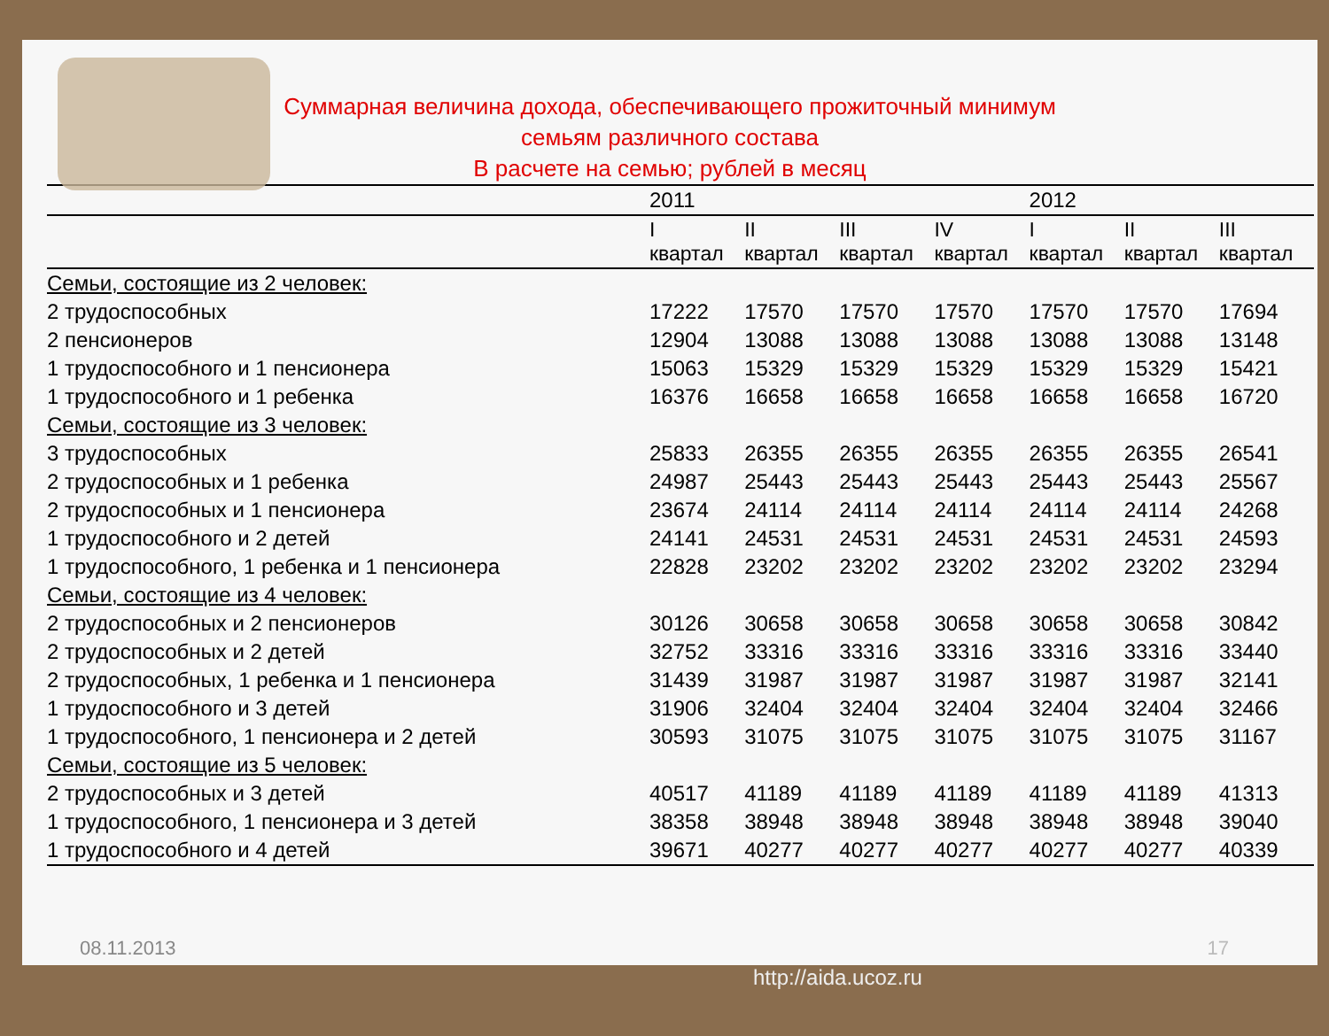Суммарная величина дохода, обеспечивающего прожиточный минимум
семьям различного состава
В расчете на семью; рублей в месяц
| | 2011 | | | | 2012 | | |
| --- | --- | --- | --- | --- | --- | --- | --- |
| | I квартал | II квартал | III квартал | IV квартал | I квартал | II квартал | III квартал |
| Семьи, состоящие из 2 человек: | | | | | | | |
| 2 трудоспособных | 17222 | 17570 | 17570 | 17570 | 17570 | 17570 | 17694 |
| 2 пенсионеров | 12904 | 13088 | 13088 | 13088 | 13088 | 13088 | 13148 |
| 1 трудоспособного и 1 пенсионера | 15063 | 15329 | 15329 | 15329 | 15329 | 15329 | 15421 |
| 1 трудоспособного и 1 ребенка | 16376 | 16658 | 16658 | 16658 | 16658 | 16658 | 16720 |
| Семьи, состоящие из 3 человек: | | | | | | | |
| 3 трудоспособных | 25833 | 26355 | 26355 | 26355 | 26355 | 26355 | 26541 |
| 2 трудоспособных и 1 ребенка | 24987 | 25443 | 25443 | 25443 | 25443 | 25443 | 25567 |
| 2 трудоспособных и 1 пенсионера | 23674 | 24114 | 24114 | 24114 | 24114 | 24114 | 24268 |
| 1 трудоспособного и 2 детей | 24141 | 24531 | 24531 | 24531 | 24531 | 24531 | 24593 |
| 1 трудоспособного, 1 ребенка и 1 пенсионера | 22828 | 23202 | 23202 | 23202 | 23202 | 23202 | 23294 |
| Семьи, состоящие из 4 человек: | | | | | | | |
| 2 трудоспособных и 2 пенсионеров | 30126 | 30658 | 30658 | 30658 | 30658 | 30658 | 30842 |
| 2 трудоспособных и 2 детей | 32752 | 33316 | 33316 | 33316 | 33316 | 33316 | 33440 |
| 2 трудоспособных, 1 ребенка и 1 пенсионера | 31439 | 31987 | 31987 | 31987 | 31987 | 31987 | 32141 |
| 1 трудоспособного и 3 детей | 31906 | 32404 | 32404 | 32404 | 32404 | 32404 | 32466 |
| 1 трудоспособного, 1 пенсионера и 2 детей | 30593 | 31075 | 31075 | 31075 | 31075 | 31075 | 31167 |
| Семьи, состоящие из 5 человек: | | | | | | | |
| 2 трудоспособных и 3 детей | 40517 | 41189 | 41189 | 41189 | 41189 | 41189 | 41313 |
| 1 трудоспособного, 1 пенсионера и 3 детей | 38358 | 38948 | 38948 | 38948 | 38948 | 38948 | 39040 |
| 1 трудоспособного и 4 детей | 39671 | 40277 | 40277 | 40277 | 40277 | 40277 | 40339 |
08.11.2013 17
http://aida.ucoz.ru